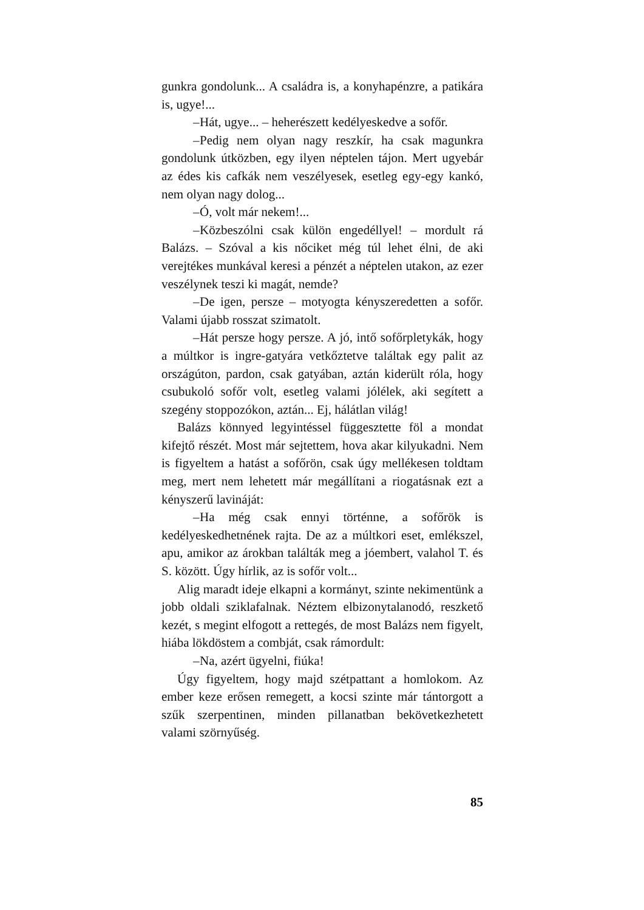gunkra gondolunk... A családra is, a konyhapénzre, a patikára is, ugye!...
– Hát, ugye... – heherészett kedélyeskedve a sofőr.
– Pedig nem olyan nagy reszkír, ha csak magunkra gondolunk útközben, egy ilyen néptelen tájon. Mert ugyebár az édes kis cafkák nem veszélyesek, esetleg egy-egy kankó, nem olyan nagy dolog...
– Ó, volt már nekem!...
– Közbeszólni csak külön engedéllyel! – mordult rá Balázs. – Szóval a kis nőciket még túl lehet élni, de aki verejtékes munkával keresi a pénzét a néptelen utakon, az ezer veszélynek teszi ki magát, nemde?
– De igen, persze – motyogta kényszeredetten a sofőr. Valami újabb rosszat szimatolt.
– Hát persze hogy persze. A jó, intő sofőrpletykák, hogy a múltkor is ingre-gatyára vetkőztetve találtak egy palit az országúton, pardon, csak gatyában, aztán kiderült róla, hogy csubukoló sofőr volt, esetleg valami jólélek, aki segített a szegény stoppozókon, aztán... Ej, hálátlan világ!
Balázs könnyed legyintéssel függesztette föl a mondat kifejtő részét. Most már sejtettem, hova akar kilyukadni. Nem is figyeltem a hatást a sofőrön, csak úgy mellékesen toldtam meg, mert nem lehetett már megállítani a riogatásnak ezt a kényszerű lavináját:
– Ha még csak ennyi történne, a sofőrök is kedélyeskedhetnének rajta. De az a múltkori eset, emlékszel, apu, amikor az árokban találták meg a jóembert, valahol T. és S. között. Úgy hírlik, az is sofőr volt...
Alig maradt ideje elkapni a kormányt, szinte nekimentünk a jobb oldali sziklafalnak. Néztem elbizonytalanodó, reszkető kezét, s megint elfogott a rettegés, de most Balázs nem figyelt, hiába lökdöstem a combját, csak rámordult:
– Na, azért ügyelni, fiúka!
Úgy figyeltem, hogy majd szétpattant a homlokom. Az ember keze erősen remegett, a kocsi szinte már tántorgott a szűk szerpentinen, minden pillanatban bekövetkezhetett valami szörnyűség.
85